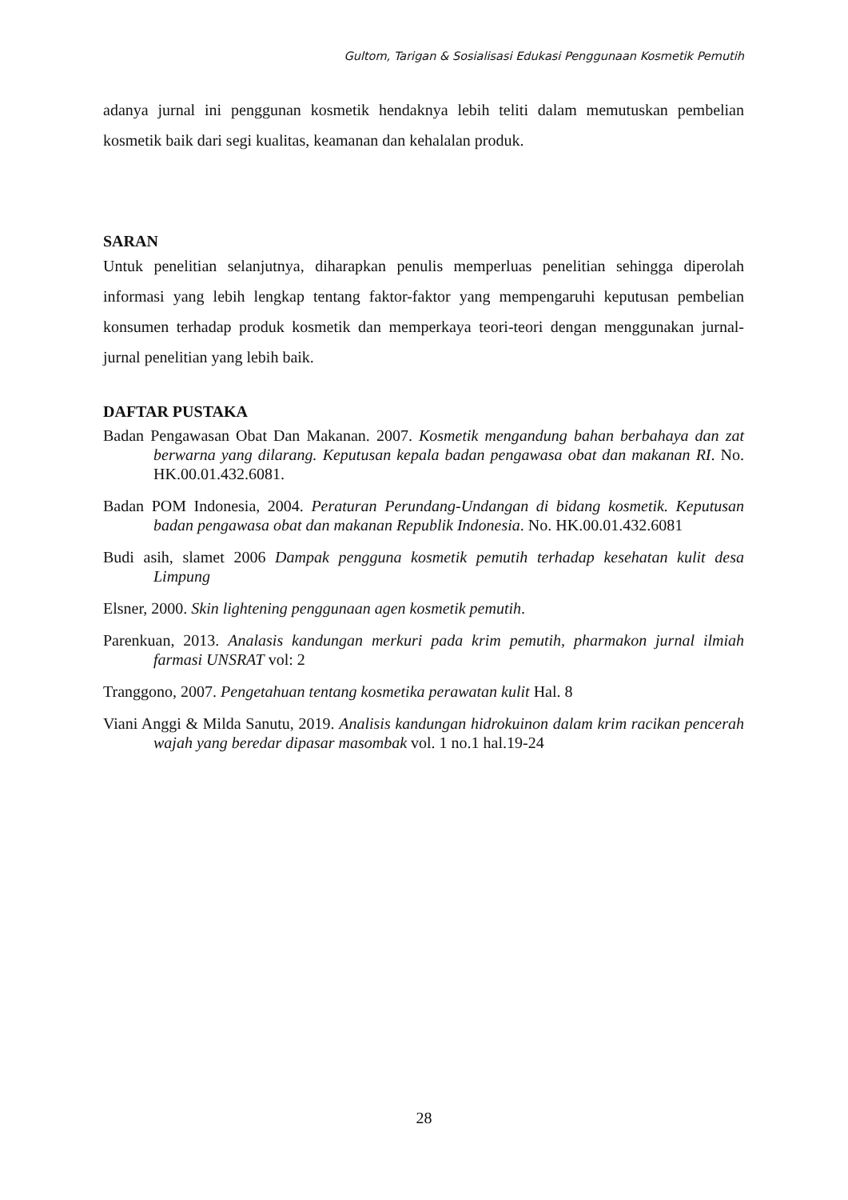Gultom, Tarigan & Sosialisasi Edukasi Penggunaan Kosmetik Pemutih
adanya jurnal ini penggunan kosmetik hendaknya lebih teliti dalam memutuskan pembelian kosmetik baik dari segi kualitas, keamanan dan kehalalan produk.
SARAN
Untuk penelitian selanjutnya, diharapkan penulis memperluas penelitian sehingga diperolah informasi yang lebih lengkap tentang faktor-faktor yang mempengaruhi keputusan pembelian konsumen terhadap produk kosmetik dan memperkaya teori-teori dengan menggunakan jurnal-jurnal penelitian yang lebih baik.
DAFTAR PUSTAKA
Badan Pengawasan Obat Dan Makanan. 2007. Kosmetik mengandung bahan berbahaya dan zat berwarna yang dilarang. Keputusan kepala badan pengawasa obat dan makanan RI. No. HK.00.01.432.6081.
Badan POM Indonesia, 2004. Peraturan Perundang-Undangan di bidang kosmetik. Keputusan badan pengawasa obat dan makanan Republik Indonesia. No. HK.00.01.432.6081
Budi asih, slamet 2006 Dampak pengguna kosmetik pemutih terhadap kesehatan kulit desa Limpung
Elsner, 2000. Skin lightening penggunaan agen kosmetik pemutih.
Parenkuan, 2013. Analasis kandungan merkuri pada krim pemutih, pharmakon jurnal ilmiah farmasi UNSRAT vol: 2
Tranggono, 2007. Pengetahuan tentang kosmetika perawatan kulit Hal. 8
Viani Anggi & Milda Sanutu, 2019. Analisis kandungan hidrokuinon dalam krim racikan pencerah wajah yang beredar dipasar masombak vol. 1 no.1 hal.19-24
28